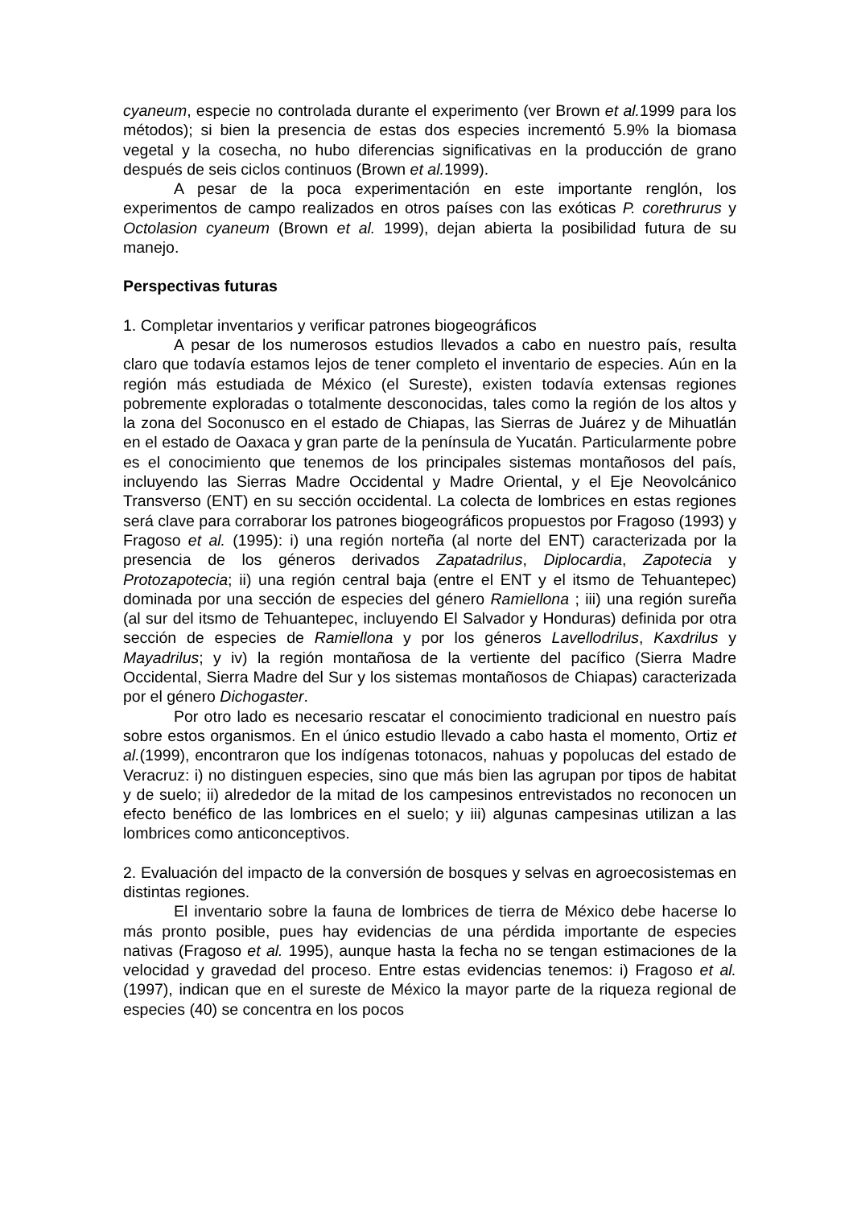cyaneum, especie no controlada durante el experimento (ver Brown et al. 1999 para los métodos); si bien la presencia de estas dos especies incrementó 5.9% la biomasa vegetal y la cosecha, no hubo diferencias significativas en la producción de grano después de seis ciclos continuos (Brown et al. 1999).
A pesar de la poca experimentación en este importante renglón, los experimentos de campo realizados en otros países con las exóticas P. corethrurus y Octolasion cyaneum (Brown et al. 1999), dejan abierta la posibilidad futura de su manejo.
Perspectivas futuras
1. Completar inventarios y verificar patrones biogeográficos
A pesar de los numerosos estudios llevados a cabo en nuestro país, resulta claro que todavía estamos lejos de tener completo el inventario de especies. Aún en la región más estudiada de México (el Sureste), existen todavía extensas regiones pobremente exploradas o totalmente desconocidas, tales como la región de los altos y la zona del Soconusco en el estado de Chiapas, las Sierras de Juárez y de Mihuatlán en el estado de Oaxaca y gran parte de la península de Yucatán. Particularmente pobre es el conocimiento que tenemos de los principales sistemas montañosos del país, incluyendo las Sierras Madre Occidental y Madre Oriental, y el Eje Neovolcánico Transverso (ENT) en su sección occidental. La colecta de lombrices en estas regiones será clave para corraborar los patrones biogeográficos propuestos por Fragoso (1993) y Fragoso et al. (1995): i) una región norteña (al norte del ENT) caracterizada por la presencia de los géneros derivados Zapatadrilus, Diplocardia, Zapotecia y Protozapotecia; ii) una región central baja (entre el ENT y el itsmo de Tehuantepec) dominada por una sección de especies del género Ramiellona ; iii) una región sureña (al sur del itsmo de Tehuantepec, incluyendo El Salvador y Honduras) definida por otra sección de especies de Ramiellona y por los géneros Lavellodrilus, Kaxdrilus y Mayadrilus; y iv) la región montañosa de la vertiente del pacífico (Sierra Madre Occidental, Sierra Madre del Sur y los sistemas montañosos de Chiapas) caracterizada por el género Dichogaster.
Por otro lado es necesario rescatar el conocimiento tradicional en nuestro país sobre estos organismos. En el único estudio llevado a cabo hasta el momento, Ortiz et al.(1999), encontraron que los indígenas totonacos, nahuas y popolucas del estado de Veracruz: i) no distinguen especies, sino que más bien las agrupan por tipos de habitat y de suelo; ii) alrededor de la mitad de los campesinos entrevistados no reconocen un efecto benéfico de las lombrices en el suelo; y iii) algunas campesinas utilizan a las lombrices como anticonceptivos.
2. Evaluación del impacto de la conversión de bosques y selvas en agroecosistemas en distintas regiones.
El inventario sobre la fauna de lombrices de tierra de México debe hacerse lo más pronto posible, pues hay evidencias de una pérdida importante de especies nativas (Fragoso et al. 1995), aunque hasta la fecha no se tengan estimaciones de la velocidad y gravedad del proceso. Entre estas evidencias tenemos: i) Fragoso et al. (1997), indican que en el sureste de México la mayor parte de la riqueza regional de especies (40) se concentra en los pocos